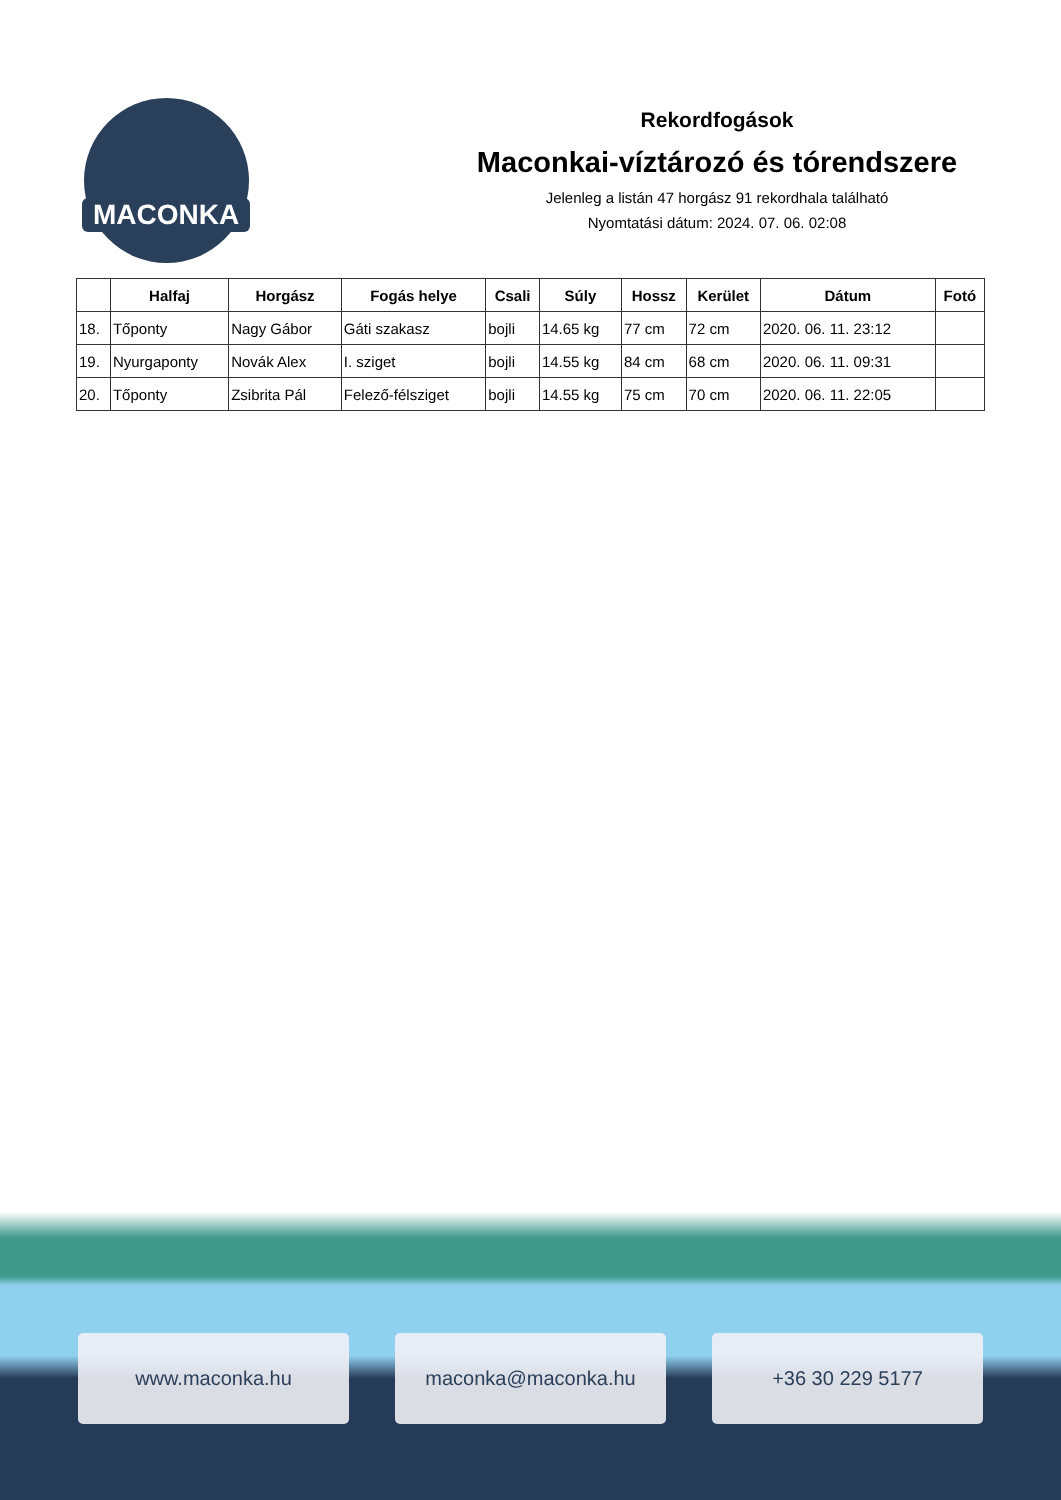MACONKA
Rekordfogások
Maconkai-víztározó és tórendszere
Jelenleg a listán 47 horgász 91 rekordhala található
Nyomtatási dátum: 2024. 07. 06. 02:08
| | Halfaj | Horgász | Fogás helye | Csali | Súly | Hossz | Kerület | Dátum | Fotó |
| --- | --- | --- | --- | --- | --- | --- | --- | --- | --- |
| 18. | Tőponty | Nagy Gábor | Gáti szakasz | bojli | 14.65 kg | 77 cm | 72 cm | 2020. 06. 11. 23:12 | |
| 19. | Nyurgaponty | Novák Alex | I. sziget | bojli | 14.55 kg | 84 cm | 68 cm | 2020. 06. 11. 09:31 | |
| 20. | Tőponty | Zsibrita Pál | Felező-félsziget | bojli | 14.55 kg | 75 cm | 70 cm | 2020. 06. 11. 22:05 | |
www.maconka.hu maconka@maconka.hu +36 30 229 5177